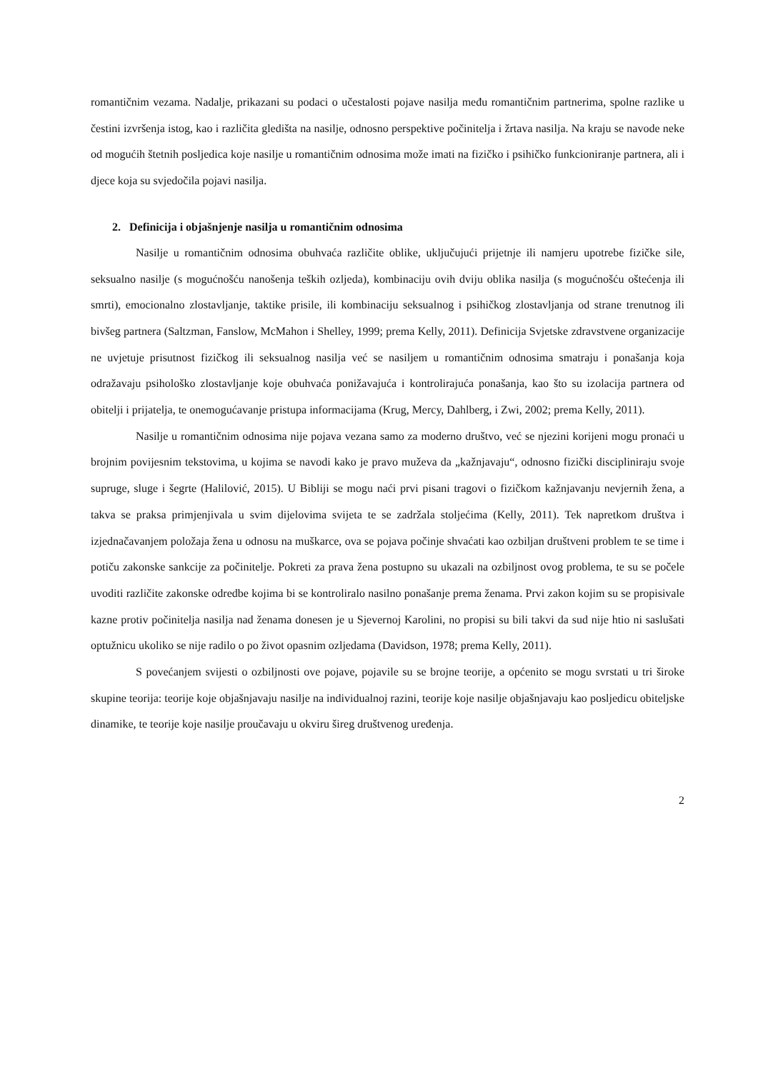romantičnim vezama. Nadalje, prikazani su podaci o učestalosti pojave nasilja među romantičnim partnerima, spolne razlike u čestini izvršenja istog, kao i različita gledišta na nasilje, odnosno perspektive počinitelja i žrtava nasilja. Na kraju se navode neke od mogućih štetnih posljedica koje nasilje u romantičnim odnosima može imati na fizičko i psihičko funkcioniranje partnera, ali i djece koja su svjedočila pojavi nasilja.
2. Definicija i objašnjenje nasilja u romantičnim odnosima
Nasilje u romantičnim odnosima obuhvaća različite oblike, uključujući prijetnje ili namjeru upotrebe fizičke sile, seksualno nasilje (s mogućnošću nanošenja teških ozljeda), kombinaciju ovih dviju oblika nasilja (s mogućnošću oštećenja ili smrti), emocionalno zlostavljanje, taktike prisile, ili kombinaciju seksualnog i psihičkog zlostavljanja od strane trenutnog ili bivšeg partnera (Saltzman, Fanslow, McMahon i Shelley, 1999; prema Kelly, 2011). Definicija Svjetske zdravstvene organizacije ne uvjetuje prisutnost fizičkog ili seksualnog nasilja već se nasiljem u romantičnim odnosima smatraju i ponašanja koja odražavaju psihološko zlostavljanje koje obuhvaća ponižavajuća i kontrolirajuća ponašanja, kao što su izolacija partnera od obitelji i prijatelja, te onemogućavanje pristupa informacijama (Krug, Mercy, Dahlberg, i Zwi, 2002; prema Kelly, 2011).
Nasilje u romantičnim odnosima nije pojava vezana samo za moderno društvo, već se njezini korijeni mogu pronaći u brojnim povijesnim tekstovima, u kojima se navodi kako je pravo muževa da „kažnjavaju“, odnosno fizički discipliniraju svoje supruge, sluge i šegrte (Halilović, 2015). U Bibliji se mogu naći prvi pisani tragovi o fizičkom kažnjavanju nevjernih žena, a takva se praksa primjenjivala u svim dijelovima svijeta te se zadržala stoljećima (Kelly, 2011). Tek napretkom društva i izjednačavanjem položaja žena u odnosu na muškarce, ova se pojava počinje shvaćati kao ozbiljan društveni problem te se time i potiču zakonske sankcije za počinitelje. Pokreti za prava žena postupno su ukazali na ozbiljnost ovog problema, te su se počele uvoditi različite zakonske odredbe kojima bi se kontroliralo nasilno ponašanje prema ženama. Prvi zakon kojim su se propisivale kazne protiv počinitelja nasilja nad ženama donesen je u Sjevernoj Karolini, no propisi su bili takvi da sud nije htio ni saslušati optužnicu ukoliko se nije radilo o po život opasnim ozljedama (Davidson, 1978; prema Kelly, 2011).
S povećanjem svijesti o ozbiljnosti ove pojave, pojavile su se brojne teorije, a općenito se mogu svrstati u tri široke skupine teorija: teorije koje objašnjavaju nasilje na individualnoj razini, teorije koje nasilje objašnjavaju kao posljedicu obiteljske dinamike, te teorije koje nasilje proučavaju u okviru šireg društvenog uređenja.
2